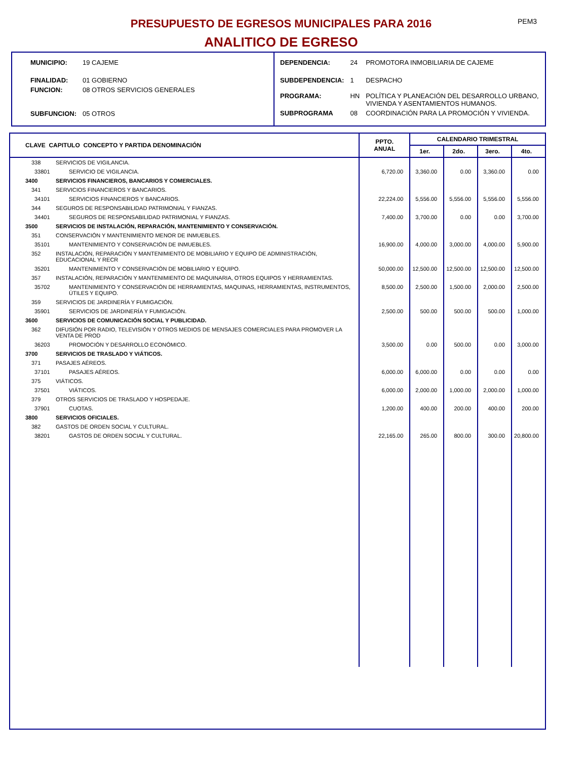PRESUPUESTO DE EGRESOS MUNICIPALES PARA 2016 PEM3
ANALITICO DE EGRESO
| MUNICIPIO: | 19 CAJEME |
| FINALIDAD: | 01 GOBIERNO |
| FUNCION: | 08 OTROS SERVICIOS GENERALES |
| SUBFUNCION: | 05 OTROS |
| DEPENDENCIA: | 24 | PROMOTORA INMOBILIARIA DE CAJEME |
| SUBDEPENDENCIA: | 1 | DESPACHO |
| PROGRAMA: | HN | POLÍTICA Y PLANEACIÓN DEL DESARROLLO URBANO, VIVIENDA Y ASENTAMIENTOS HUMANOS. |
| SUBPROGRAMA | 08 | COORDINACIÓN PARA LA PROMOCIÓN Y VIVIENDA. |
| CLAVE CAPITULO CONCEPTO Y PARTIDA DENOMINACIÓN | | PPTO. ANUAL | CALENDARIO TRIMESTRAL | | | |
| --- | --- | --- | --- | --- | --- | --- |
| | | | 1er. | 2do. | 3ero. | 4to. |
| 338 | SERVICIOS DE VIGILANCIA. | | | | | |
| 33801 | SERVICIO DE VIGILANCIA. | 6,720.00 | 3,360.00 | 0.00 | 3,360.00 | 0.00 |
| 3400 | SERVICIOS FINANCIEROS, BANCARIOS Y COMERCIALES. | | | | | |
| 341 | SERVICIOS FINANCIEROS Y BANCARIOS. | | | | | |
| 34101 | SERVICIOS FINANCIEROS Y BANCARIOS. | 22,224.00 | 5,556.00 | 5,556.00 | 5,556.00 | 5,556.00 |
| 344 | SEGUROS DE RESPONSABILIDAD PATRIMONIAL Y FIANZAS. | | | | | |
| 34401 | SEGUROS DE RESPONSABILIDAD PATRIMONIAL Y FIANZAS. | 7,400.00 | 3,700.00 | 0.00 | 0.00 | 3,700.00 |
| 3500 | SERVICIOS DE INSTALACIÓN, REPARACIÓN, MANTENIMIENTO Y CONSERVACIÓN. | | | | | |
| 351 | CONSERVACIÓN Y MANTENIMIENTO MENOR DE INMUEBLES. | | | | | |
| 35101 | MANTENIMIENTO Y CONSERVACIÓN DE INMUEBLES. | 16,900.00 | 4,000.00 | 3,000.00 | 4,000.00 | 5,900.00 |
| 352 | INSTALACIÓN, REPARACIÓN Y MANTENIMIENTO DE MOBILIARIO Y EQUIPO DE ADMINISTRACIÓN, EDUCACIONAL Y RECR | | | | | |
| 35201 | MANTENIMIENTO Y CONSERVACIÓN DE MOBILIARIO Y EQUIPO. | 50,000.00 | 12,500.00 | 12,500.00 | 12,500.00 | 12,500.00 |
| 357 | INSTALACIÓN, REPARACIÓN Y MANTENIMIENTO DE MAQUINARIA, OTROS EQUIPOS Y HERRAMIENTAS. | | | | | |
| 35702 | MANTENIMIENTO Y CONSERVACIÓN DE HERRAMIENTAS, MAQUINAS, HERRAMIENTAS, INSTRUMENTOS, ÚTILES Y EQUIPO. | 8,500.00 | 2,500.00 | 1,500.00 | 2,000.00 | 2,500.00 |
| 359 | SERVICIOS DE JARDINERÍA Y FUMIGACIÓN. | | | | | |
| 35901 | SERVICIOS DE JARDINERÍA Y FUMIGACIÓN. | 2,500.00 | 500.00 | 500.00 | 500.00 | 1,000.00 |
| 3600 | SERVICIOS DE COMUNICACIÓN SOCIAL Y PUBLICIDAD. | | | | | |
| 362 | DIFUSIÓN POR RADIO, TELEVISIÓN Y OTROS MEDIOS DE MENSAJES COMERCIALES PARA PROMOVER LA VENTA DE PROD | | | | | |
| 36203 | PROMOCIÓN Y DESARROLLO ECONÓMICO. | 3,500.00 | 0.00 | 500.00 | 0.00 | 3,000.00 |
| 3700 | SERVICIOS DE TRASLADO Y VIÁTICOS. | | | | | |
| 371 | PASAJES AÉREOS. | | | | | |
| 37101 | PASAJES AÉREOS. | 6,000.00 | 6,000.00 | 0.00 | 0.00 | 0.00 |
| 375 | VIÁTICOS. | | | | | |
| 37501 | VIÁTICOS. | 6,000.00 | 2,000.00 | 1,000.00 | 2,000.00 | 1,000.00 |
| 379 | OTROS SERVICIOS DE TRASLADO Y HOSPEDAJE. | | | | | |
| 37901 | CUOTAS. | 1,200.00 | 400.00 | 200.00 | 400.00 | 200.00 |
| 3800 | SERVICIOS OFICIALES. | | | | | |
| 382 | GASTOS DE ORDEN SOCIAL Y CULTURAL. | | | | | |
| 38201 | GASTOS DE ORDEN SOCIAL Y CULTURAL. | 22,165.00 | 265.00 | 800.00 | 300.00 | 20,800.00 |